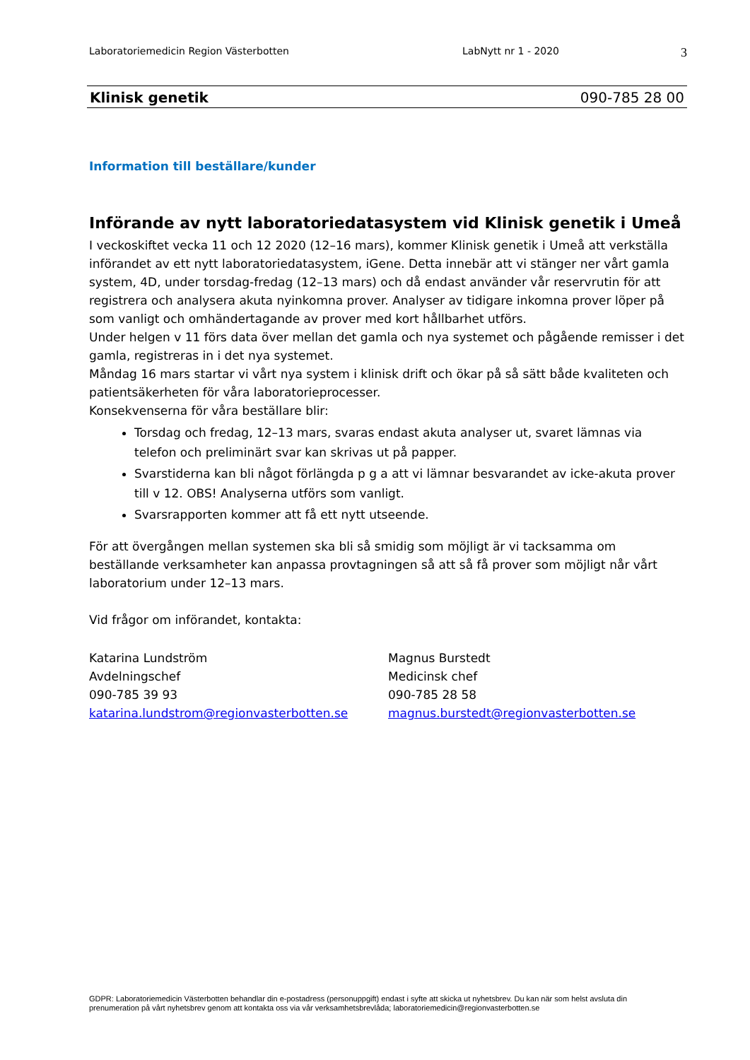Laboratoriemedicin Region Västerbotten LabNytt nr 1 - 2020 3
Klinisk genetik 090-785 28 00
Information till beställare/kunder
Införande av nytt laboratoriedatasystem vid Klinisk genetik i Umeå
I veckoskiftet vecka 11 och 12 2020 (12–16 mars), kommer Klinisk genetik i Umeå att verkställa införandet av ett nytt laboratoriedatasystem, iGene. Detta innebär att vi stänger ner vårt gamla system, 4D, under torsdag-fredag (12–13 mars) och då endast använder vår reservrutin för att registrera och analysera akuta nyinkomna prover. Analyser av tidigare inkomna prover löper på som vanligt och omhändertagande av prover med kort hållbarhet utförs.
Under helgen v 11 förs data över mellan det gamla och nya systemet och pågående remisser i det gamla, registreras in i det nya systemet.
Måndag 16 mars startar vi vårt nya system i klinisk drift och ökar på så sätt både kvaliteten och patientsäkerheten för våra laboratorieprocesser.
Konsekvenserna för våra beställare blir:
Torsdag och fredag, 12–13 mars, svaras endast akuta analyser ut, svaret lämnas via telefon och preliminärt svar kan skrivas ut på papper.
Svarstiderna kan bli något förlängda p g a att vi lämnar besvarandet av icke-akuta prover till v 12. OBS! Analyserna utförs som vanligt.
Svarsrapporten kommer att få ett nytt utseende.
För att övergången mellan systemen ska bli så smidig som möjligt är vi tacksamma om beställande verksamheter kan anpassa provtagningen så att så få prover som möjligt når vårt laboratorium under 12–13 mars.
Vid frågor om införandet, kontakta:
Katarina Lundström
Avdelningschef
090-785 39 93
katarina.lundstrom@regionvasterbotten.se
Magnus Burstedt
Medicinsk chef
090-785 28 58
magnus.burstedt@regionvasterbotten.se
GDPR: Laboratoriemedicin Västerbotten behandlar din e-postadress (personuppgift) endast i syfte att skicka ut nyhetsbrev. Du kan när som helst avsluta din prenumeration på vårt nyhetsbrev genom att kontakta oss via vår verksamhetsbrevlåda; laboratoriemedicin@regionvasterbotten.se